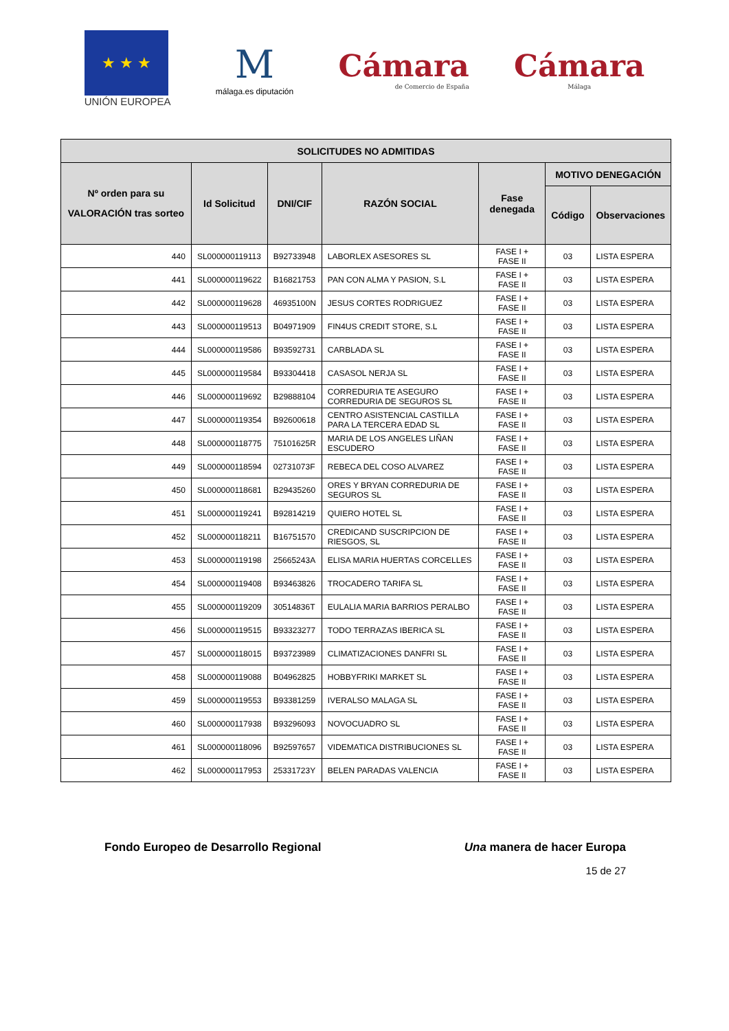★ ★ ★
UNIÓN EUROPEA
M
málaga.es diputación
Cámara
de Comercio de España
Cámara
Málaga
| SOLICITUDES NO ADMITIDAS | | | | | | |
| --- | --- | --- | --- | --- | --- | --- |
| Nº orden para su VALORACIÓN tras sorteo | Id Solicitud | DNI/CIF | RAZÓN SOCIAL | Fase denegada | MOTIVO DENEGACIÓN | |
| | | | | | Código | Observaciones |
| 440 | SL000000119113 | B92733948 | LABORLEX ASESORES SL | FASE I + FASE II | 03 | LISTA ESPERA |
| 441 | SL000000119622 | B16821753 | PAN CON ALMA Y PASION, S.L | FASE I + FASE II | 03 | LISTA ESPERA |
| 442 | SL000000119628 | 46935100N | JESUS CORTES RODRIGUEZ | FASE I + FASE II | 03 | LISTA ESPERA |
| 443 | SL000000119513 | B04971909 | FIN4US CREDIT STORE, S.L | FASE I + FASE II | 03 | LISTA ESPERA |
| 444 | SL000000119586 | B93592731 | CARBLADA SL | FASE I + FASE II | 03 | LISTA ESPERA |
| 445 | SL000000119584 | B93304418 | CASASOL NERJA SL | FASE I + FASE II | 03 | LISTA ESPERA |
| 446 | SL000000119692 | B29888104 | CORREDURIA TE ASEGURO CORREDURIA DE SEGUROS SL | FASE I + FASE II | 03 | LISTA ESPERA |
| 447 | SL000000119354 | B92600618 | CENTRO ASISTENCIAL CASTILLA PARA LA TERCERA EDAD SL | FASE I + FASE II | 03 | LISTA ESPERA |
| 448 | SL000000118775 | 75101625R | MARIA DE LOS ANGELES LIÑAN ESCUDERO | FASE I + FASE II | 03 | LISTA ESPERA |
| 449 | SL000000118594 | 02731073F | REBECA DEL COSO ALVAREZ | FASE I + FASE II | 03 | LISTA ESPERA |
| 450 | SL000000118681 | B29435260 | ORES Y BRYAN CORREDURIA DE SEGUROS SL | FASE I + FASE II | 03 | LISTA ESPERA |
| 451 | SL000000119241 | B92814219 | QUIERO HOTEL SL | FASE I + FASE II | 03 | LISTA ESPERA |
| 452 | SL000000118211 | B16751570 | CREDICAND SUSCRIPCION DE RIESGOS, SL | FASE I + FASE II | 03 | LISTA ESPERA |
| 453 | SL000000119198 | 25665243A | ELISA MARIA HUERTAS CORCELLES | FASE I + FASE II | 03 | LISTA ESPERA |
| 454 | SL000000119408 | B93463826 | TROCADERO TARIFA SL | FASE I + FASE II | 03 | LISTA ESPERA |
| 455 | SL000000119209 | 30514836T | EULALIA MARIA BARRIOS PERALBO | FASE I + FASE II | 03 | LISTA ESPERA |
| 456 | SL000000119515 | B93323277 | TODO TERRAZAS IBERICA SL | FASE I + FASE II | 03 | LISTA ESPERA |
| 457 | SL000000118015 | B93723989 | CLIMATIZACIONES DANFRI SL | FASE I + FASE II | 03 | LISTA ESPERA |
| 458 | SL000000119088 | B04962825 | HOBBYFRIKI MARKET SL | FASE I + FASE II | 03 | LISTA ESPERA |
| 459 | SL000000119553 | B93381259 | IVERALSO MALAGA SL | FASE I + FASE II | 03 | LISTA ESPERA |
| 460 | SL000000117938 | B93296093 | NOVOCUADRO SL | FASE I + FASE II | 03 | LISTA ESPERA |
| 461 | SL000000118096 | B92597657 | VIDEMATICA DISTRIBUCIONES SL | FASE I + FASE II | 03 | LISTA ESPERA |
| 462 | SL000000117953 | 25331723Y | BELEN PARADAS VALENCIA | FASE I + FASE II | 03 | LISTA ESPERA |
Fondo Europeo de Desarrollo Regional Una manera de hacer Europa
15 de 27